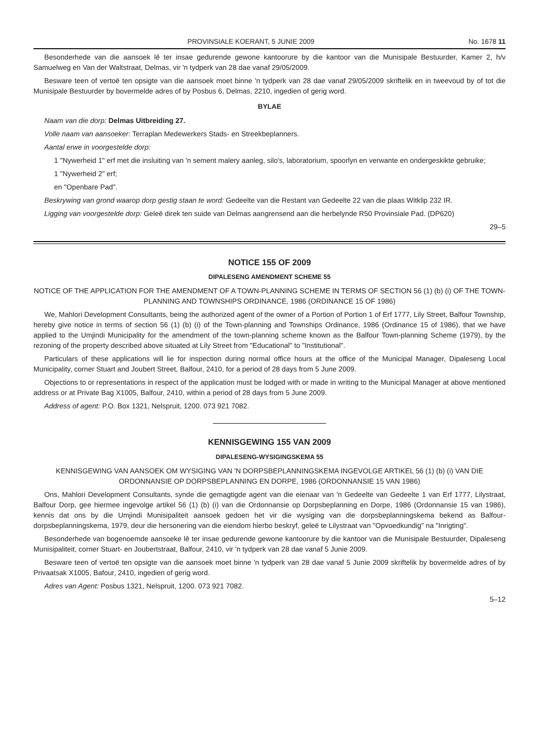PROVINSIALE KOERANT, 5 JUNIE 2009 No. 1678 11
Besonderhede van die aansoek lê ter insae gedurende gewone kantoorure by die kantoor van die Munisipale Bestuurder, Kamer 2, h/v Samuelweg en Van der Waltstraat, Delmas, vir 'n tydperk van 28 dae vanaf 29/05/2009.
Besware teen of vertoë ten opsigte van die aansoek moet binne 'n tydperk van 28 dae vanaf 29/05/2009 skriftelik en in tweevoud by of tot die Munisipale Bestuurder by bovermelde adres of by Posbus 6, Delmas, 2210, ingedien of gerig word.
BYLAE
Naam van die dorp: Delmas Uitbreiding 27.
Volle naam van aansoeker: Terraplan Medewerkers Stads- en Streekbeplanners.
Aantal erwe in voorgestelde dorp:
1 "Nywerheid 1" erf met die insluiting van 'n sement malery aanleg, silo's, laboratorium, spoorlyn en verwante en ondergeskikte gebruike;
1 "Nywerheid 2" erf;
en "Openbare Pad".
Beskrywing van grond waarop dorp gestig staan te word: Gedeelte van die Restant van Gedeelte 22 van die plaas Witklip 232 IR.
Ligging van voorgestelde dorp: Geleë direk ten suide van Delmas aangrensend aan die herbelynde R50 Provinsiale Pad. (DP620)
29–5
NOTICE 155 OF 2009
DIPALESENG AMENDMENT SCHEME 55
NOTICE OF THE APPLICATION FOR THE AMENDMENT OF A TOWN-PLANNING SCHEME IN TERMS OF SECTION 56 (1) (b) (i) OF THE TOWN-PLANNING AND TOWNSHIPS ORDINANCE, 1986 (ORDINANCE 15 OF 1986)
We, Mahlori Development Consultants, being the authorized agent of the owner of a Portion of Portion 1 of Erf 1777, Lily Street, Balfour Township, hereby give notice in terms of section 56 (1) (b) (i) of the Town-planning and Townships Ordinance, 1986 (Ordinance 15 of 1986), that we have applied to the Umjindi Municipality for the amendment of the town-planning scheme known as the Balfour Town-planning Scheme (1979), by the rezoning of the property described above situated at Lily Street from "Educational" to "Institutional".
Particulars of these applications will lie for inspection during normal office hours at the office of the Municipal Manager, Dipaleseng Local Municipality, corner Stuart and Joubert Street, Balfour, 2410, for a period of 28 days from 5 June 2009.
Objections to or representations in respect of the application must be lodged with or made in writing to the Municipal Manager at above mentioned address or at Private Bag X1005, Balfour, 2410, within a period of 28 days from 5 June 2009.
Address of agent: P.O. Box 1321, Nelspruit, 1200. 073 921 7082.
KENNISGEWING 155 VAN 2009
DIPALESENG-WYSIGINGSKEMA 55
KENNISGEWING VAN AANSOEK OM WYSIGING VAN 'N DORPSBEPLANNINGSKEMA INGEVOLGE ARTIKEL 56 (1) (b) (i) VAN DIE ORDONNANSIE OP DORPSBEPLANNING EN DORPE, 1986 (ORDONNANSIE 15 VAN 1986)
Ons, Mahlori Development Consultants, synde die gemagtigde agent van die eienaar van 'n Gedeelte van Gedeelte 1 van Erf 1777, Lilystraat, Balfour Dorp, gee hiermee ingevolge artikel 56 (1) (b) (i) van die Ordonnansie op Dorpsbeplanning en Dorpe, 1986 (Ordonnansie 15 van 1986), kennis dat ons by die Umjindi Munisipaliteit aansoek gedoen het vir die wysiging van die dorpsbeplanningskema bekend as Balfour-dorpsbeplanningskema, 1979, deur die hersonering van die eiendom hierbo beskryf, geleë te Lilystraat van "Opvoedkundig" na "Inrigting".
Besonderhede van bogenoemde aansoeke lê ter insae gedurende gewone kantoorure by die kantoor van die Munisipale Bestuurder, Dipaleseng Munisipaliteit, corner Stuart- en Joubertstraat, Balfour, 2410, vir 'n tydperk van 28 dae vanaf 5 Junie 2009.
Besware teen of vertoë ten opsigte van die aansoek moet binne 'n tydperk van 28 dae vanaf 5 Junie 2009 skriftelik by bovermelde adres of by Privaatsak X1005, Bafour, 2410, ingedien of gerig word.
Adres van Agent: Posbus 1321, Nelspruit, 1200. 073 921 7082.
5–12